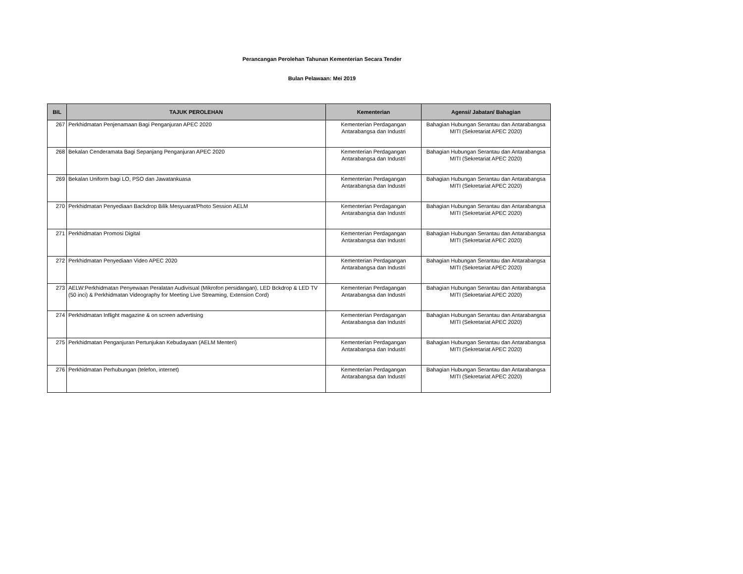Perancangan Perolehan Tahunan Kementerian Secara Tender
Bulan Pelawaan: Mei 2019
| BIL | TAJUK PEROLEHAN | Kementerian | Agensi/ Jabatan/ Bahagian |
| --- | --- | --- | --- |
| 267 | Perkhidmatan Penjenamaan Bagi Penganjuran APEC 2020 | Kementerian Perdagangan Antarabangsa dan Industri | Bahagian Hubungan Serantau dan Antarabangsa MITI (Sekretariat APEC 2020) |
| 268 | Bekalan Cenderamata Bagi Sepanjang Penganjuran APEC 2020 | Kementerian Perdagangan Antarabangsa dan Industri | Bahagian Hubungan Serantau dan Antarabangsa MITI (Sekretariat APEC 2020) |
| 269 | Bekalan Uniform bagi LO, PSO dan Jawatankuasa | Kementerian Perdagangan Antarabangsa dan Industri | Bahagian Hubungan Serantau dan Antarabangsa MITI (Sekretariat APEC 2020) |
| 270 | Perkhidmatan Penyediaan Backdrop Bilik Mesyuarat/Photo Session AELM | Kementerian Perdagangan Antarabangsa dan Industri | Bahagian Hubungan Serantau dan Antarabangsa MITI (Sekretariat APEC 2020) |
| 271 | Perkhidmatan Promosi Digital | Kementerian Perdagangan Antarabangsa dan Industri | Bahagian Hubungan Serantau dan Antarabangsa MITI (Sekretariat APEC 2020) |
| 272 | Perkhidmatan Penyediaan Video APEC 2020 | Kementerian Perdagangan Antarabangsa dan Industri | Bahagian Hubungan Serantau dan Antarabangsa MITI (Sekretariat APEC 2020) |
| 273 | AELW:Perkhidmatan Penyewaan Peralatan Audivisual (Mikrofon persidangan), LED Bckdrop & LED TV (50 inci) & Perkhidmatan Videography for Meeting Live Streaming, Extension Cord) | Kementerian Perdagangan Antarabangsa dan Industri | Bahagian Hubungan Serantau dan Antarabangsa MITI (Sekretariat APEC 2020) |
| 274 | Perkhidmatan Inflight magazine & on screen advertising | Kementerian Perdagangan Antarabangsa dan Industri | Bahagian Hubungan Serantau dan Antarabangsa MITI (Sekretariat APEC 2020) |
| 275 | Perkhidmatan Penganjuran Pertunjukan Kebudayaan (AELM Menteri) | Kementerian Perdagangan Antarabangsa dan Industri | Bahagian Hubungan Serantau dan Antarabangsa MITI (Sekretariat APEC 2020) |
| 276 | Perkhidmatan Perhubungan (telefon, internet) | Kementerian Perdagangan Antarabangsa dan Industri | Bahagian Hubungan Serantau dan Antarabangsa MITI (Sekretariat APEC 2020) |